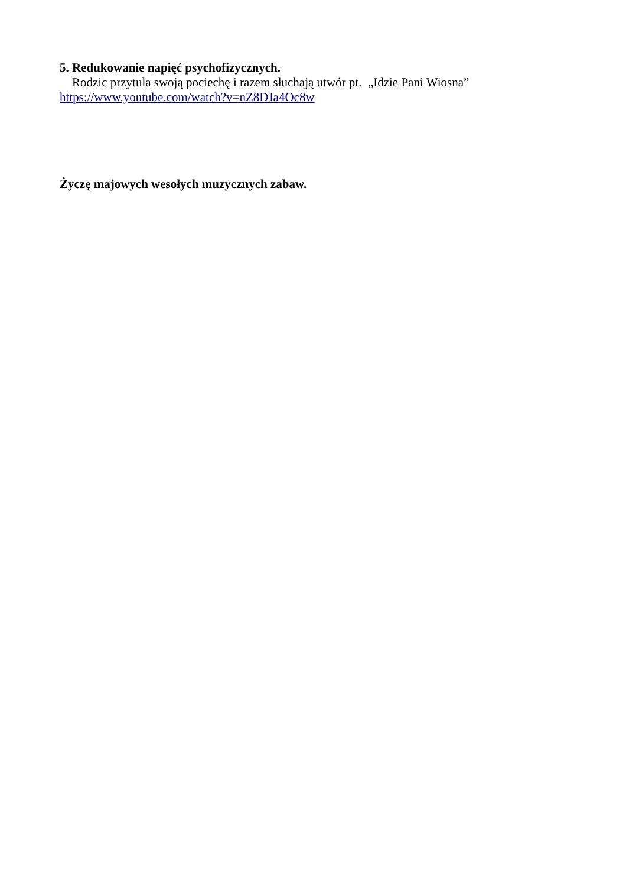5. Redukowanie napięć psychofizycznych.
Rodzic przytula swoją pociechę i razem słuchają utwór pt. „Idzie Pani Wiosna”
https://www.youtube.com/watch?v=nZ8DJa4Oc8w
Życzę majowych wesołych muzycznych zabaw.